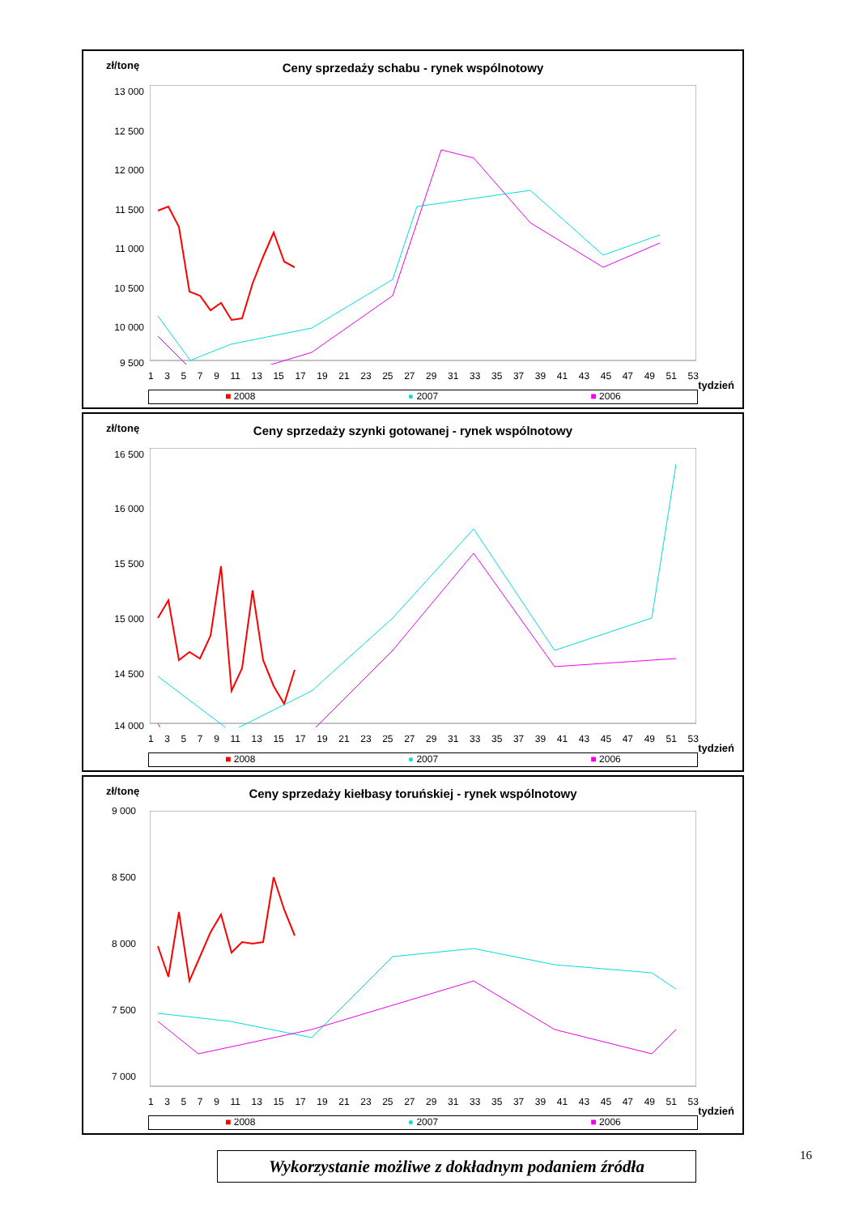zł/tonę
Ceny sprzedaży schabu - rynek wspólnotowy
13 000
12 500
12 000
11 500
11 000
10 500
10 000
9 500
1 3 5 7 9 11 13 15 17 19 21 23 25 27 29 31 33 35 37 39 41 43 45 47 49 51 53
tydzień
■ 2008 ● 2007 ■ 2006
zł/tonę
Ceny sprzedaży szynki gotowanej - rynek wspólnotowy
16 500
16 000
15 500
15 000
14 500
14 000
1 3 5 7 9 11 13 15 17 19 21 23 25 27 29 31 33 35 37 39 41 43 45 47 49 51 53
tydzień
■ 2008 ● 2007 ■ 2006
zł/tonę
Ceny sprzedaży kiełbasy toruńskiej - rynek wspólnotowy
9 000
8 500
8 000
7 500
7 000
1 3 5 7 9 11 13 15 17 19 21 23 25 27 29 31 33 35 37 39 41 43 45 47 49 51 53
tydzień
■ 2008 ● 2007 ■ 2006
16
Wykorzystanie możliwe z dokładnym podaniem źródła